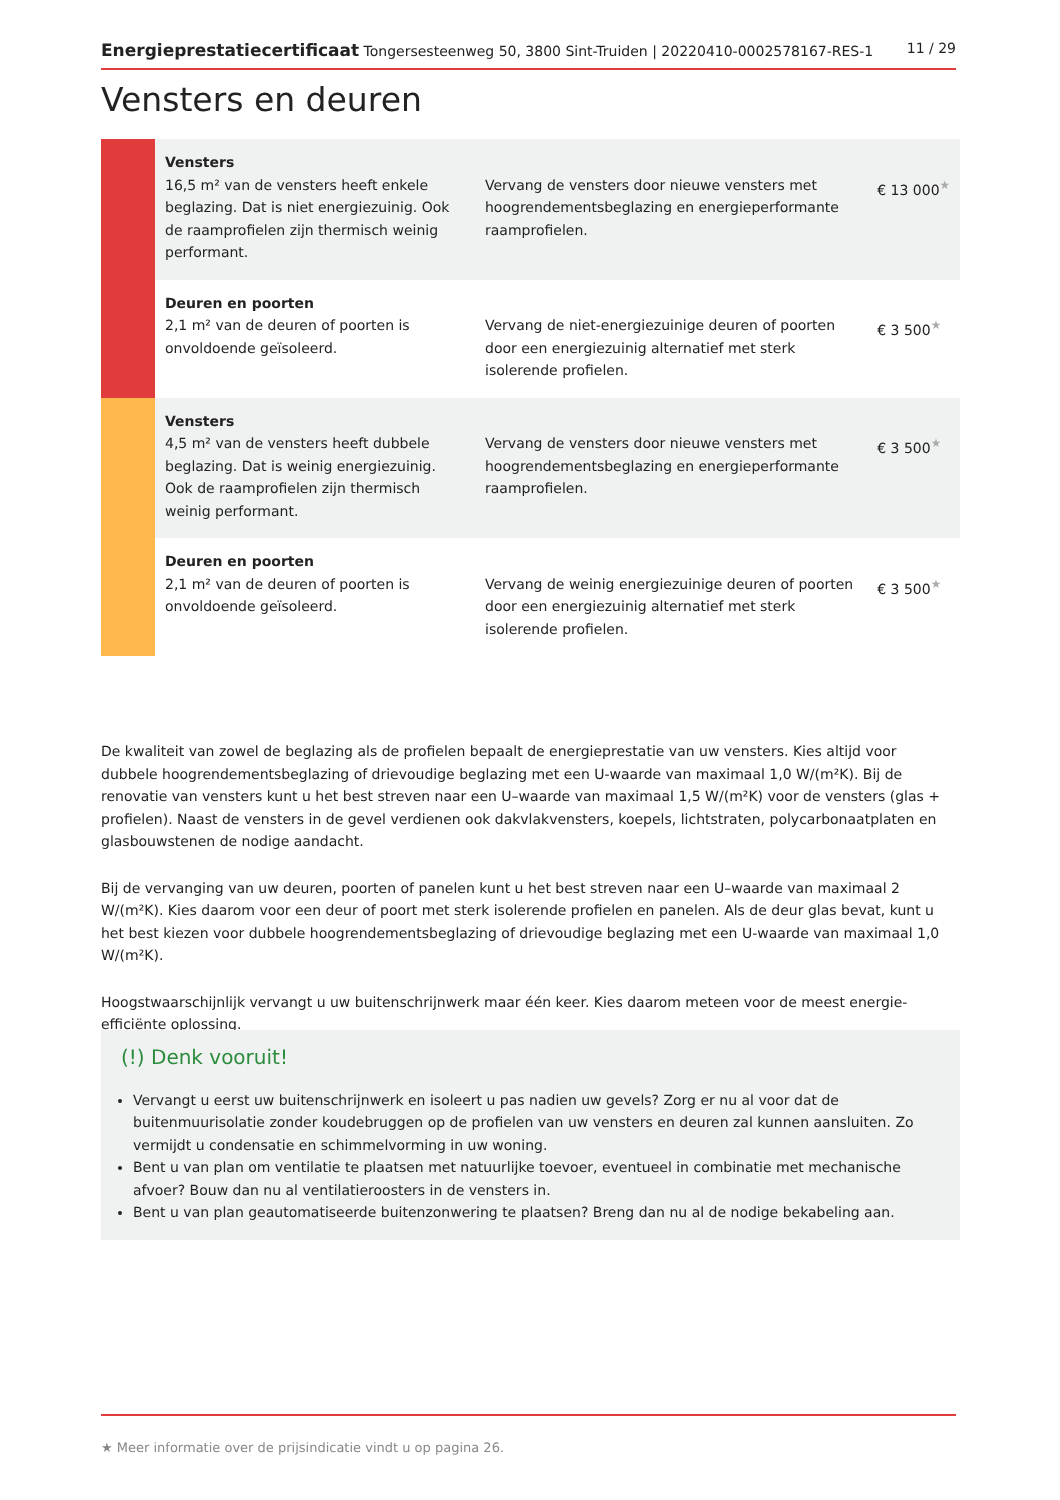Energieprestatiecertificaat Tongersesteenweg 50, 3800 Sint-Truiden | 20220410-0002578167-RES-1 11 / 29
Vensters en deuren
| | Vensters 16,5 m² van de vensters heeft enkele beglazing. Dat is niet energiezuinig. Ook de raamprofielen zijn thermisch weinig performant. | Vervang de vensters door nieuwe vensters met hoogrendementsbeglazing en energieperformante raamprofielen. | € 13 000<sup>★</sup> |
| | Deuren en poorten 2,1 m² van de deuren of poorten is onvoldoende geïsoleerd. | Vervang de niet-energiezuinige deuren of poorten door een energiezuinig alternatief met sterk isolerende profielen. | € 3 500<sup>★</sup> |
| | Vensters 4,5 m² van de vensters heeft dubbele beglazing. Dat is weinig energiezuinig. Ook de raamprofielen zijn thermisch weinig performant. | Vervang de vensters door nieuwe vensters met hoogrendementsbeglazing en energieperformante raamprofielen. | € 3 500<sup>★</sup> |
| | Deuren en poorten 2,1 m² van de deuren of poorten is onvoldoende geïsoleerd. | Vervang de weinig energiezuinige deuren of poorten door een energiezuinig alternatief met sterk isolerende profielen. | € 3 500<sup>★</sup> |
De kwaliteit van zowel de beglazing als de profielen bepaalt de energieprestatie van uw vensters. Kies altijd voor dubbele hoogrendementsbeglazing of drievoudige beglazing met een U-waarde van maximaal 1,0 W/(m²K). Bij de renovatie van vensters kunt u het best streven naar een U–waarde van maximaal 1,5 W/(m²K) voor de vensters (glas + profielen). Naast de vensters in de gevel verdienen ook dakvlakvensters, koepels, lichtstraten, polycarbonaatplaten en glasbouwstenen de nodige aandacht.
Bij de vervanging van uw deuren, poorten of panelen kunt u het best streven naar een U–waarde van maximaal 2 W/(m²K). Kies daarom voor een deur of poort met sterk isolerende profielen en panelen. Als de deur glas bevat, kunt u het best kiezen voor dubbele hoogrendementsbeglazing of drievoudige beglazing met een U-waarde van maximaal 1,0 W/(m²K).
Hoogstwaarschijnlijk vervangt u uw buitenschrijnwerk maar één keer. Kies daarom meteen voor de meest energie-efficiënte oplossing.
(!) Denk vooruit!
Vervangt u eerst uw buitenschrijnwerk en isoleert u pas nadien uw gevels? Zorg er nu al voor dat de buitenmuurisolatie zonder koudebruggen op de profielen van uw vensters en deuren zal kunnen aansluiten. Zo vermijdt u condensatie en schimmelvorming in uw woning.
Bent u van plan om ventilatie te plaatsen met natuurlijke toevoer, eventueel in combinatie met mechanische afvoer? Bouw dan nu al ventilatieroosters in de vensters in.
Bent u van plan geautomatiseerde buitenzonwering te plaatsen? Breng dan nu al de nodige bekabeling aan.
★ Meer informatie over de prijsindicatie vindt u op pagina 26.